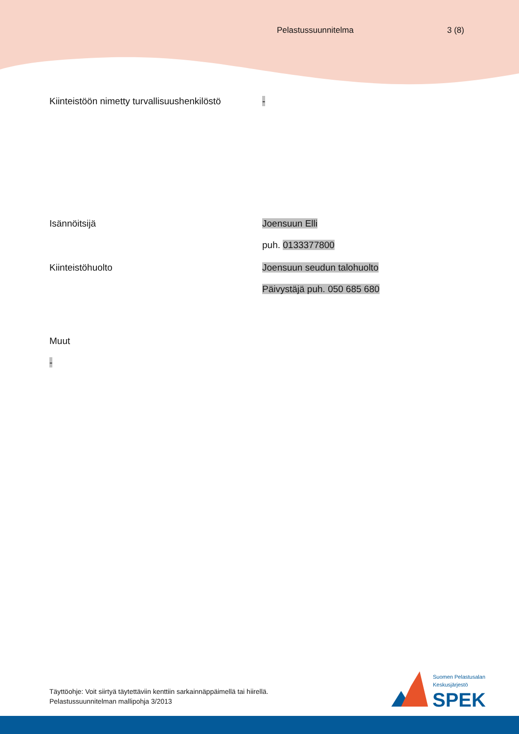Pelastussuunnitelma 3 (8)
Kiinteistöön nimetty turvallisuushenkilöstö
-
Isännöitsijä Joensuun Elli
puh. 0133377800
Kiinteistöhuolto Joensuun seudun talohuolto
Päivystäjä puh. 050 685 680
Muut
-
Täyttöohje: Voit siirtyä täytettäviin kenttiin sarkainnäppäimellä tai hiirellä.
Pelastussuunnitelman mallipohja 3/2013
Suomen Pelastusalan
Keskusjärjestö
SPEK